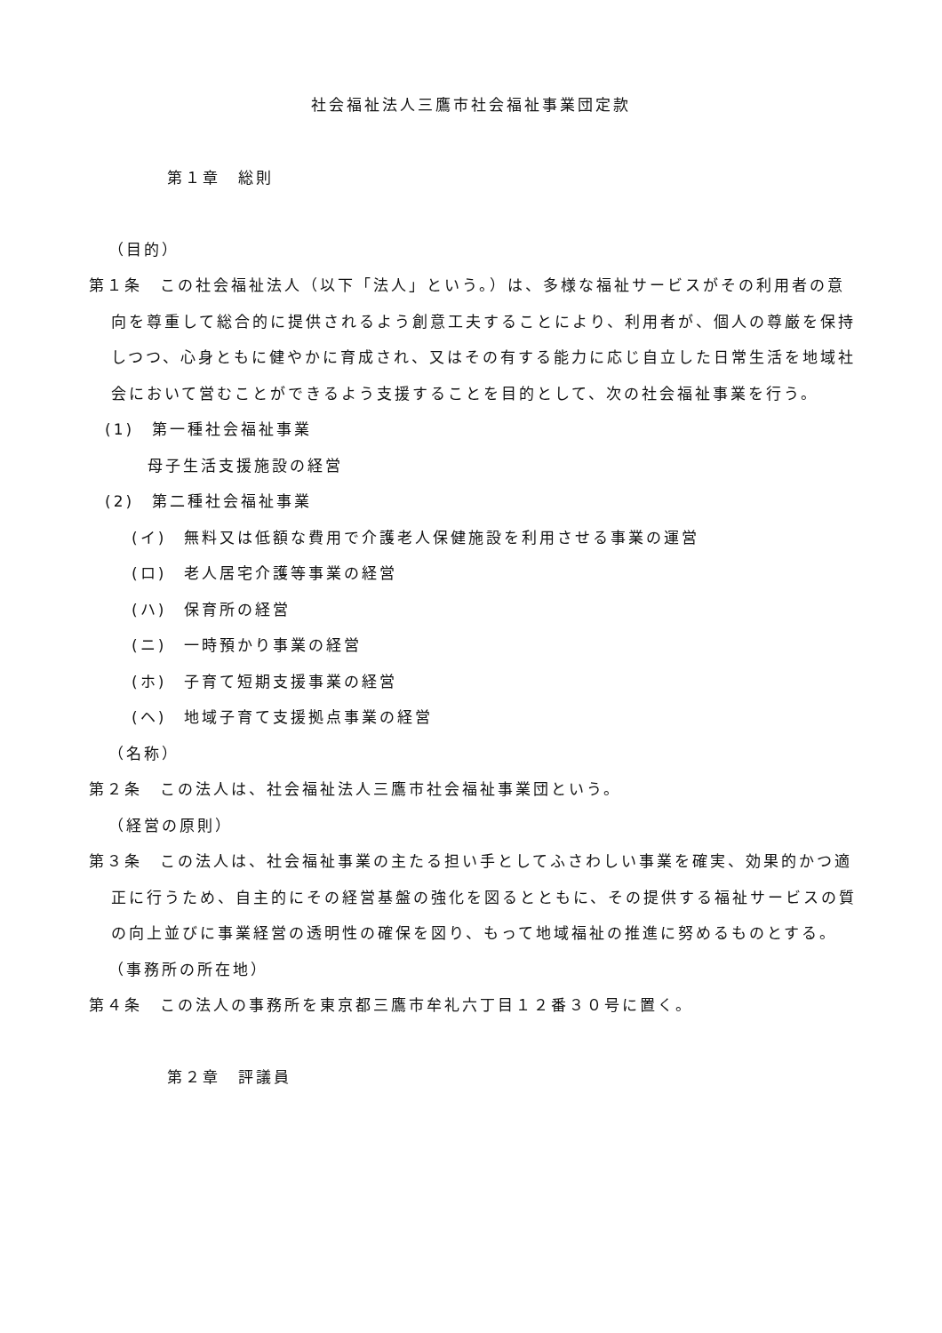社会福祉法人三鷹市社会福祉事業団定款
第１章　総則
（目的）
第１条　この社会福祉法人（以下「法人」という。）は、多様な福祉サービスがその利用者の意向を尊重して総合的に提供されるよう創意工夫することにより、利用者が、個人の尊厳を保持しつつ、心身ともに健やかに育成され、又はその有する能力に応じ自立した日常生活を地域社会において営むことができるよう支援することを目的として、次の社会福祉事業を行う。
(1)　第一種社会福祉事業
母子生活支援施設の経営
(2)　第二種社会福祉事業
(イ)　無料又は低額な費用で介護老人保健施設を利用させる事業の運営
(ロ)　老人居宅介護等事業の経営
(ハ)　保育所の経営
(ニ)　一時預かり事業の経営
(ホ)　子育て短期支援事業の経営
(ヘ)　地域子育て支援拠点事業の経営
（名称）
第２条　この法人は、社会福祉法人三鷹市社会福祉事業団という。
（経営の原則）
第３条　この法人は、社会福祉事業の主たる担い手としてふさわしい事業を確実、効果的かつ適正に行うため、自主的にその経営基盤の強化を図るとともに、その提供する福祉サービスの質の向上並びに事業経営の透明性の確保を図り、もって地域福祉の推進に努めるものとする。
（事務所の所在地）
第４条　この法人の事務所を東京都三鷹市牟礼六丁目１２番３０号に置く。
第２章　評議員